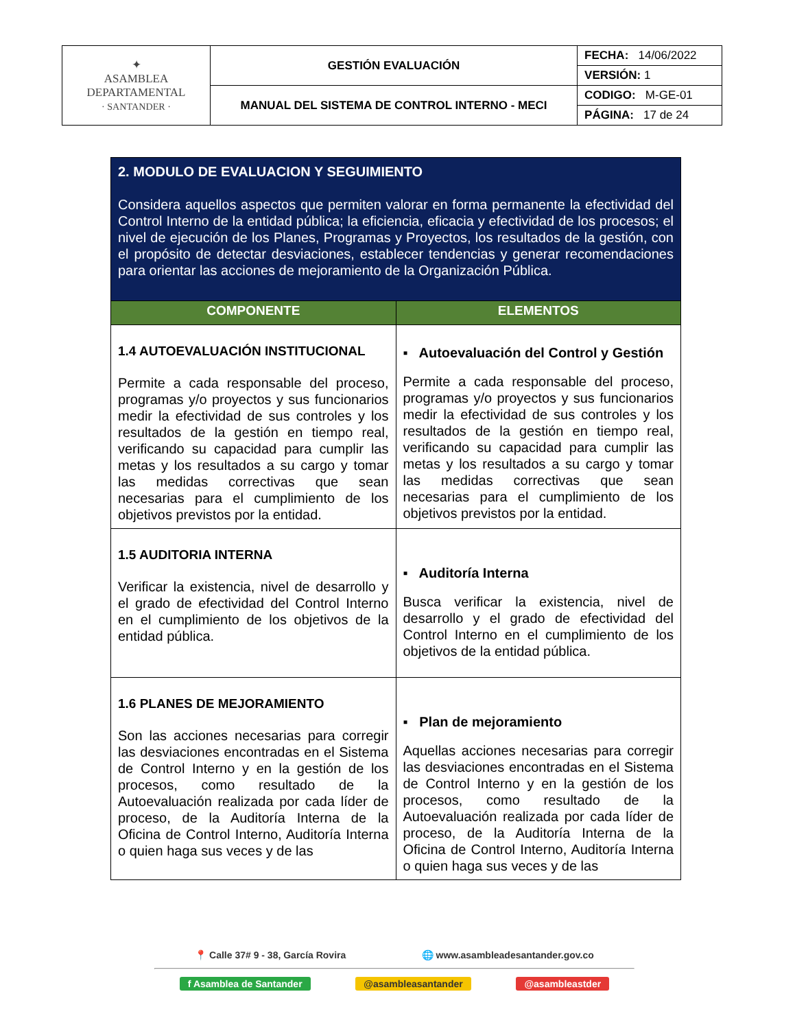| ✦ ASAMBLEA DEPARTAMENTAL · SANTANDER · | GESTIÓN EVALUACIÓN | FECHA: 14/06/2022 |
| | | VERSIÓN: 1 |
| | MANUAL DEL SISTEMA DE CONTROL INTERNO - MECI | CODIGO: M-GE-01 |
| | | PÁGINA: 17 de 24 |
| 2. MODULO DE EVALUACION Y SEGUIMIENTO Considera aquellos aspectos que permiten valorar en forma permanente la efectividad del Control Interno de la entidad pública; la eficiencia, eficacia y efectividad de los procesos; el nivel de ejecución de los Planes, Programas y Proyectos, los resultados de la gestión, con el propósito de detectar desviaciones, establecer tendencias y generar recomendaciones para orientar las acciones de mejoramiento de la Organización Pública. | |
| COMPONENTE | ELEMENTOS |
| 1.4 AUTOEVALUACIÓN INSTITUCIONAL Permite a cada responsable del proceso, programas y/o proyectos y sus funcionarios medir la efectividad de sus controles y los resultados de la gestión en tiempo real, verificando su capacidad para cumplir las metas y los resultados a su cargo y tomar las medidas correctivas que sean necesarias para el cumplimiento de los objetivos previstos por la entidad. | ▪ Autoevaluación del Control y Gestión Permite a cada responsable del proceso, programas y/o proyectos y sus funcionarios medir la efectividad de sus controles y los resultados de la gestión en tiempo real, verificando su capacidad para cumplir las metas y los resultados a su cargo y tomar las medidas correctivas que sean necesarias para el cumplimiento de los objetivos previstos por la entidad. |
| 1.5 AUDITORIA INTERNA Verificar la existencia, nivel de desarrollo y el grado de efectividad del Control Interno en el cumplimiento de los objetivos de la entidad pública. | ▪ Auditoría Interna Busca verificar la existencia, nivel de desarrollo y el grado de efectividad del Control Interno en el cumplimiento de los objetivos de la entidad pública. |
| 1.6 PLANES DE MEJORAMIENTO Son las acciones necesarias para corregir las desviaciones encontradas en el Sistema de Control Interno y en la gestión de los procesos, como resultado de la Autoevaluación realizada por cada líder de proceso, de la Auditoría Interna de la Oficina de Control Interno, Auditoría Interna o quien haga sus veces y de las | ▪ Plan de mejoramiento Aquellas acciones necesarias para corregir las desviaciones encontradas en el Sistema de Control Interno y en la gestión de los procesos, como resultado de la Autoevaluación realizada por cada líder de proceso, de la Auditoría Interna de la Oficina de Control Interno, Auditoría Interna o quien haga sus veces y de las |
📍 Calle 37# 9 - 38, García Rovira 🌐 www.asambleadesantander.gov.co
f Asamblea de Santander @asambleasantander @asambleastder